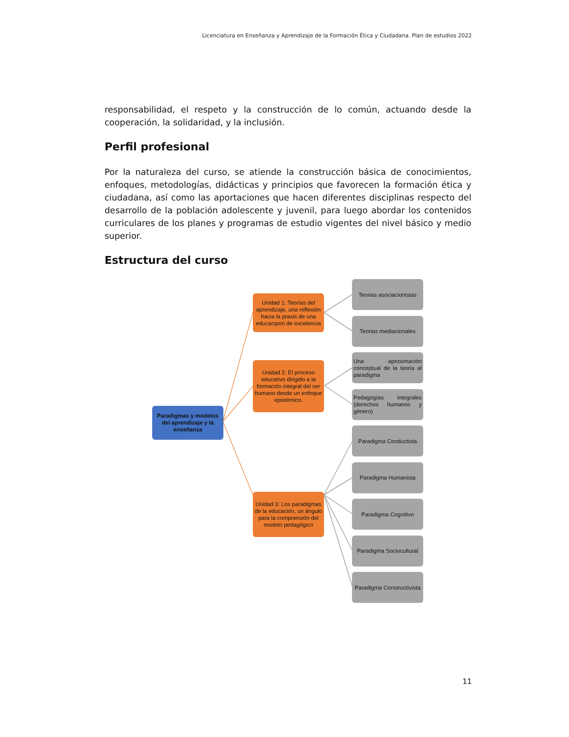Licenciatura en Enseñanza y Aprendizaje de la Formación Ética y Ciudadana. Plan de estudios 2022
responsabilidad, el respeto y la construcción de lo común, actuando desde la cooperación, la solidaridad, y la inclusión.
Perfil profesional
Por la naturaleza del curso, se atiende la construcción básica de conocimientos, enfoques, metodologías, didácticas y principios que favorecen la formación ética y ciudadana, así como las aportaciones que hacen diferentes disciplinas respecto del desarrollo de la población adolescente y juvenil, para luego abordar los contenidos curriculares de los planes y programas de estudio vigentes del nivel básico y medio superior.
Estructura del curso
Paradigmas y modelos del aprendizaje y la enseñanza
Unidad 1: Teorías del aprendizaje, una reflexión hacia la praxis de una educacipon de excelencia
Unidad 2: El proceso educativo dirigido a la formación integral del ser humano desde un enfoque epistémico.
Unidad 3: Los paradigmas de la educación, un ángulo para la comprensión del modelo pedagógico
Teorias asociacionistas
Teorias mediacionales
Una aproximación conceptual de la teoria al paradigma
Pedagogías integrales (derechos humanos y género)
Paradigma Conductista
Paradigma Humanista
Paradigma Cognitivo
Paradigma Sociocultural
Paradigma Constructivista
11